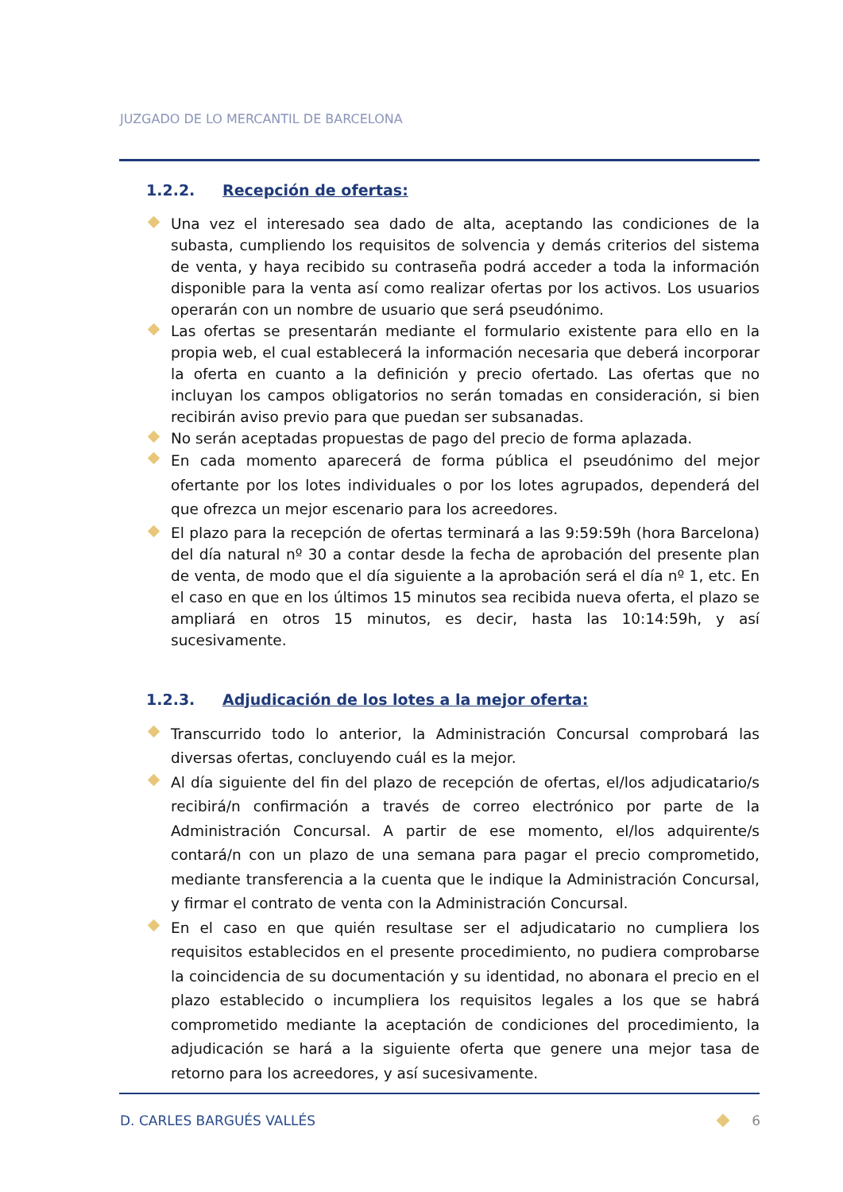JUZGADO DE LO MERCANTIL DE BARCELONA
1.2.2. Recepción de ofertas:
Una vez el interesado sea dado de alta, aceptando las condiciones de la subasta, cumpliendo los requisitos de solvencia y demás criterios del sistema de venta, y haya recibido su contraseña podrá acceder a toda la información disponible para la venta así como realizar ofertas por los activos. Los usuarios operarán con un nombre de usuario que será pseudónimo.
Las ofertas se presentarán mediante el formulario existente para ello en la propia web, el cual establecerá la información necesaria que deberá incorporar la oferta en cuanto a la definición y precio ofertado. Las ofertas que no incluyan los campos obligatorios no serán tomadas en consideración, si bien recibirán aviso previo para que puedan ser subsanadas.
No serán aceptadas propuestas de pago del precio de forma aplazada.
En cada momento aparecerá de forma pública el pseudónimo del mejor ofertante por los lotes individuales o por los lotes agrupados, dependerá del que ofrezca un mejor escenario para los acreedores.
El plazo para la recepción de ofertas terminará a las 9:59:59h (hora Barcelona) del día natural nº 30 a contar desde la fecha de aprobación del presente plan de venta, de modo que el día siguiente a la aprobación será el día nº 1, etc. En el caso en que en los últimos 15 minutos sea recibida nueva oferta, el plazo se ampliará en otros 15 minutos, es decir, hasta las 10:14:59h, y así sucesivamente.
1.2.3. Adjudicación de los lotes a la mejor oferta:
Transcurrido todo lo anterior, la Administración Concursal comprobará las diversas ofertas, concluyendo cuál es la mejor.
Al día siguiente del fin del plazo de recepción de ofertas, el/los adjudicatario/s recibirá/n confirmación a través de correo electrónico por parte de la Administración Concursal. A partir de ese momento, el/los adquirente/s contará/n con un plazo de una semana para pagar el precio comprometido, mediante transferencia a la cuenta que le indique la Administración Concursal, y firmar el contrato de venta con la Administración Concursal.
En el caso en que quién resultase ser el adjudicatario no cumpliera los requisitos establecidos en el presente procedimiento, no pudiera comprobarse la coincidencia de su documentación y su identidad, no abonara el precio en el plazo establecido o incumpliera los requisitos legales a los que se habrá comprometido mediante la aceptación de condiciones del procedimiento, la adjudicación se hará a la siguiente oferta que genere una mejor tasa de retorno para los acreedores, y así sucesivamente.
D. CARLES BARGUÉS VALLÉS 6